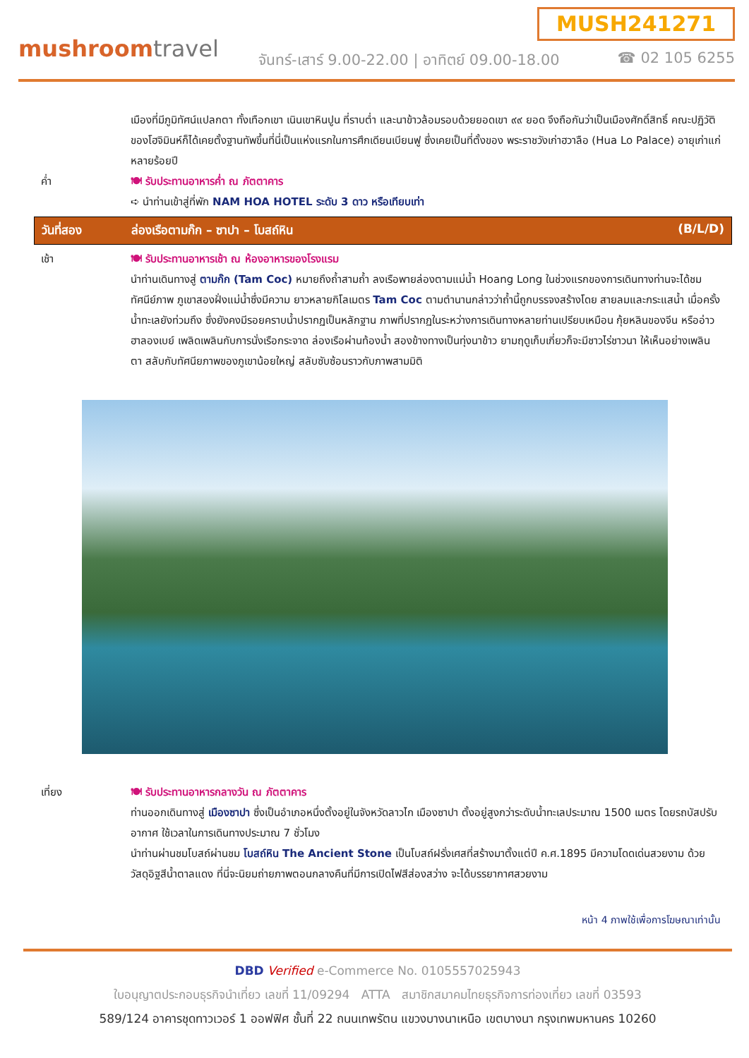MUSH241271
mushroomtravel
จันทร์-เสาร์ 9.00-22.00 | อาทิตย์ 09.00-18.00
☎ 02 105 6255
เมืองที่มีภูมิทัศน์แปลกตา ทั้งเทือกเขา เนินเขาหินปูน ที่ราบต่ำ และนาข้าวล้อมรอบด้วยยอดเขา ๙๙ ยอด จึงถือกันว่าเป็นเมืองศักดิ์สิทธิ์ คณะปฏิวัติของโฮจิมินห์ก็ได้เคยตั้งฐานทัพขึ้นที่นี่เป็นแห่งแรกในการศึกเดียนเบียนฟู ซึ่งเคยเป็นที่ตั้งของ พระราชวังเก่าฮวาลือ (Hua Lo Palace) อายุเก่าแก่หลายร้อยปี
ค่ำ 🍽 รับประทานอาหารค่ำ ณ ภัตตาคาร
➪ นำท่านเข้าสู่ที่พัก NAM HOA HOTEL ระดับ 3 ดาว หรือเทียบเท่า
วันที่สอง ล่องเรือตามก๊ก – ซาปา – โบสถ์หิน
(B/L/D)
เช้า 🍽 รับประทานอาหารเช้า ณ ห้องอาหารของโรงแรม
นำท่านเดินทางสู่ ตามก๊ก (Tam Coc) หมายถึงถ้ำสามถ้ำ ลงเรือพายล่องตามแม่น้ำ Hoang Long ในช่วงแรกของการเดินทางท่านจะได้ชมทัศนีย์ภาพ ภูเขาสองฝั่งแม่น้ำซึ่งมีความ ยาวหลายกิโลเมตร Tam Coc ตามตำนานกล่าวว่าถ้ำนี้ถูกบรรจงสร้างโดย สายลมและกระแสน้ำ เมื่อครั้งน้ำทะเลยังท่วมถึง ซึ่งยังคงมีรอยคราบน้ำปรากฏเป็นหลักฐาน ภาพที่ปรากฏในระหว่างการเดินทางหลายท่านเปรียบเหมือน กุ้ยหลินของจีน หรืออ่าวฮาลองเบย์ เพลิดเพลินกับการนั่งเรือกระจาด ล่องเรือผ่านท้องน้ำ สองข้างทางเป็นทุ่งนาข้าว ยามฤดูเก็บเกี่ยวก็จะมีชาวไร่ชาวนา ให้เห็นอย่างเพลินตา สลับกับทัศนียภาพของภูเขาน้อยใหญ่ สลับซับซ้อนราวกับภาพสามมิติ
เที่ยง 🍽 รับประทานอาหารกลางวัน ณ ภัตตาคาร
ท่านออกเดินทางสู่ เมืองซาปา ซึ่งเป็นอำเภอหนึ่งตั้งอยู่ในจังหวัดลาวไก เมืองซาปา ตั้งอยู่สูงกว่าระดับน้ำทะเลประมาณ 1500 เมตร โดยรถบัสปรับอากาศ ใช้เวลาในการเดินทางประมาณ 7 ชั่วโมง
นำท่านผ่านชมโบสถ์ผ่านชม โบสถ์หิน The Ancient Stone เป็นโบสถ์ฝรั่งเศสที่สร้างมาตั้งแต่ปี ค.ศ.1895 มีความโดดเด่นสวยงาม ด้วยวัสดุอิฐสีน้ำตาลแดง ที่นี่จะนิยมถ่ายภาพตอนกลางคืนที่มีการเปิดไฟสีส่องสว่าง จะได้บรรยากาศสวยงาม
หน้า 4 ภาพใช้เพื่อการโฆษณาเท่านั้น
DBD Verified e-Commerce No. 0105557025943
ใบอนุญาตประกอบธุรกิจนำเที่ยว เลขที่ 11/09294 ATTA สมาชิกสมาคมไทยธุรกิจการท่องเที่ยว เลขที่ 03593
589/124 อาคารชุดทาวเวอร์ 1 ออฟฟิศ ชั้นที่ 22 ถนนเทพรัตน แขวงบางนาเหนือ เขตบางนา กรุงเทพมหานคร 10260